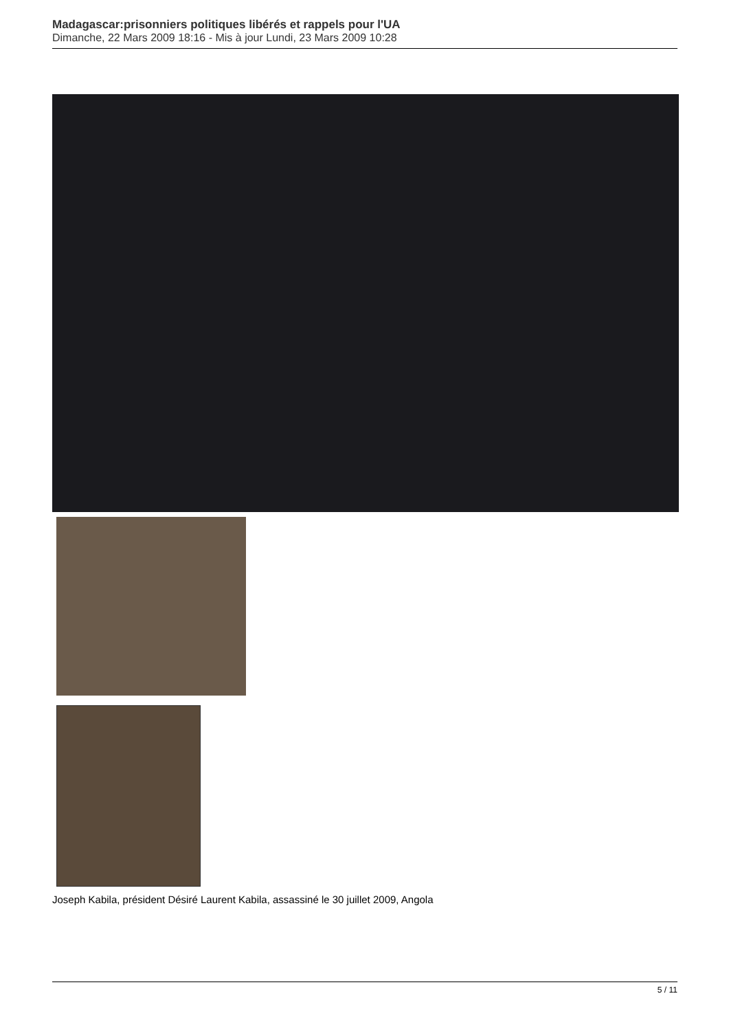Madagascar:prisonniers politiques libérés et rappels pour l'UA
Dimanche, 22 Mars 2009 18:16 - Mis à jour Lundi, 23 Mars 2009 10:28
Joseph Kabila, président Désiré Laurent Kabila, assassiné le 30 juillet 2009, Angola
5 / 11